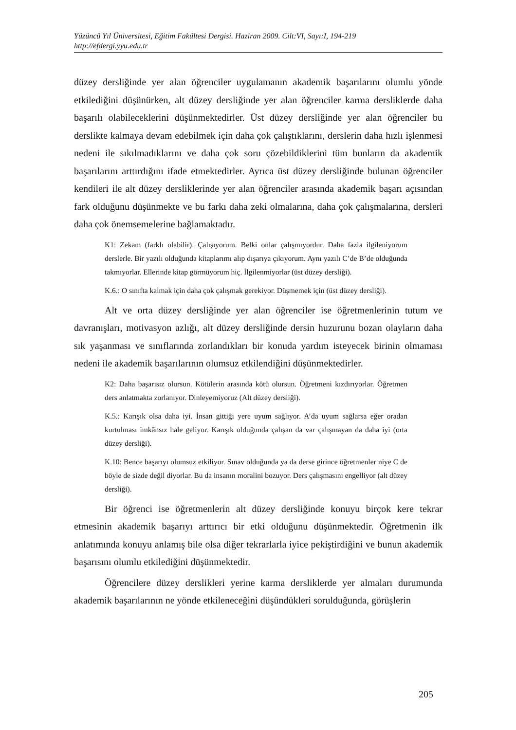Yüzüncü Yıl Üniversitesi, Eğitim Fakültesi Dergisi. Haziran 2009. Cilt:VI, Sayı:I, 194-219
http://efdergi.yyu.edu.tr
düzey dersliğinde yer alan öğrenciler uygulamanın akademik başarılarını olumlu yönde etkilediğini düşünürken, alt düzey dersliğinde yer alan öğrenciler karma dersliklerde daha başarılı olabileceklerini düşünmektedirler. Üst düzey dersliğinde yer alan öğrenciler bu derslikte kalmaya devam edebilmek için daha çok çalıştıklarını, derslerin daha hızlı işlenmesi nedeni ile sıkılmadıklarını ve daha çok soru çözebildiklerini tüm bunların da akademik başarılarını arttırdığını ifade etmektedirler. Ayrıca üst düzey dersliğinde bulunan öğrenciler kendileri ile alt düzey dersliklerinde yer alan öğrenciler arasında akademik başarı açısından fark olduğunu düşünmekte ve bu farkı daha zeki olmalarına, daha çok çalışmalarına, dersleri daha çok önemsemelerine bağlamaktadır.
K1: Zekam (farklı olabilir). Çalışıyorum. Belki onlar çalışmıyordur. Daha fazla ilgileniyorum derslerle. Bir yazılı olduğunda kitaplarımı alıp dışarıya çıkıyorum. Aynı yazılı C’de B’de olduğunda takmıyorlar. Ellerinde kitap görmüyorum hiç. İlgilenmiyorlar (üst düzey dersliği).
K.6.: O sınıfta kalmak için daha çok çalışmak gerekiyor. Düşmemek için (üst düzey dersliği).
Alt ve orta düzey dersliğinde yer alan öğrenciler ise öğretmenlerinin tutum ve davranışları, motivasyon azlığı, alt düzey dersliğinde dersin huzurunu bozan olayların daha sık yaşanması ve sınıflarında zorlandıkları bir konuda yardım isteyecek birinin olmaması nedeni ile akademik başarılarının olumsuz etkilendiğini düşünmektedirler.
K2: Daha başarısız olursun. Kötülerin arasında kötü olursun. Öğretmeni kızdırıyorlar. Öğretmen ders anlatmakta zorlanıyor. Dinleyemiyoruz (Alt düzey dersliği).
K.5.: Karışık olsa daha iyi. İnsan gittiği yere uyum sağlıyor. A’da uyum sağlarsa eğer oradan kurtulması imkânsız hale geliyor. Karışık olduğunda çalışan da var çalışmayan da daha iyi (orta düzey dersliği).
K.10: Bence başarıyı olumsuz etkiliyor. Sınav olduğunda ya da derse girince öğretmenler niye C de böyle de sizde değil diyorlar. Bu da insanın moralini bozuyor. Ders çalışmasını engelliyor (alt düzey dersliği).
Bir öğrenci ise öğretmenlerin alt düzey dersliğinde konuyu birçok kere tekrar etmesinin akademik başarıyı arttırıcı bir etki olduğunu düşünmektedir. Öğretmenin ilk anlatımında konuyu anlamış bile olsa diğer tekrarlarla iyice pekiştirdiğini ve bunun akademik başarısını olumlu etkilediğini düşünmektedir.
Öğrencilere düzey derslikleri yerine karma dersliklerde yer almaları durumunda akademik başarılarının ne yönde etkileneceğini düşündükleri sorulduğunda, görüşlerin
205